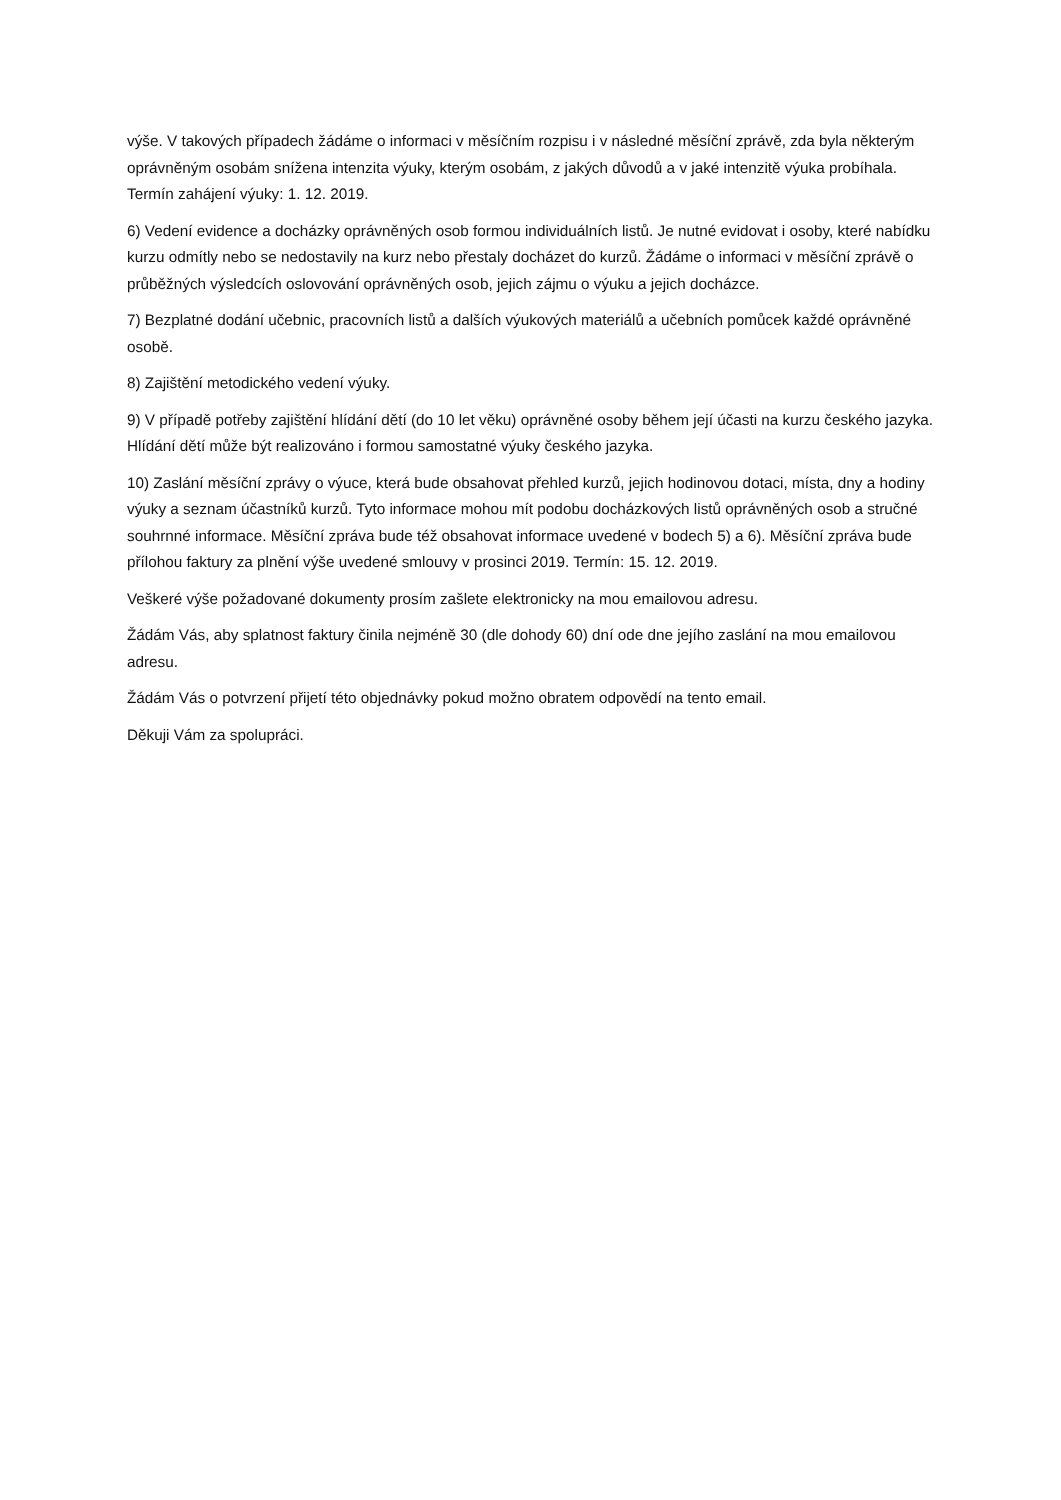výše. V takových případech žádáme o informaci v měsíčním rozpisu i v následné měsíční zprávě, zda byla některým oprávněným osobám snížena intenzita výuky, kterým osobám, z jakých důvodů a v jaké intenzitě výuka probíhala. Termín zahájení výuky: 1. 12. 2019.
6) Vedení evidence a docházky oprávněných osob formou individuálních listů. Je nutné evidovat i osoby, které nabídku kurzu odmítly nebo se nedostavily na kurz nebo přestaly docházet do kurzů. Žádáme o informaci v měsíční zprávě o průběžných výsledcích oslovování oprávněných osob, jejich zájmu o výuku a jejich docházce.
7) Bezplatné dodání učebnic, pracovních listů a dalších výukových materiálů a učebních pomůcek každé oprávněné osobě.
8) Zajištění metodického vedení výuky.
9) V případě potřeby zajištění hlídání dětí (do 10 let věku) oprávněné osoby během její účasti na kurzu českého jazyka. Hlídání dětí může být realizováno i formou samostatné výuky českého jazyka.
10) Zaslání měsíční zprávy o výuce, která bude obsahovat přehled kurzů, jejich hodinovou dotaci, místa, dny a hodiny výuky a seznam účastníků kurzů. Tyto informace mohou mít podobu docházkových listů oprávněných osob a stručné souhrnné informace. Měsíční zpráva bude též obsahovat informace uvedené v bodech 5) a 6). Měsíční zpráva bude přílohou faktury za plnění výše uvedené smlouvy v prosinci 2019. Termín: 15. 12. 2019.
Veškeré výše požadované dokumenty prosím zašlete elektronicky na mou emailovou adresu.
Žádám Vás, aby splatnost faktury činila nejméně 30 (dle dohody 60) dní ode dne jejího zaslání na mou emailovou adresu.
Žádám Vás o potvrzení přijetí této objednávky pokud možno obratem odpovědí na tento email.
Děkuji Vám za spolupráci.